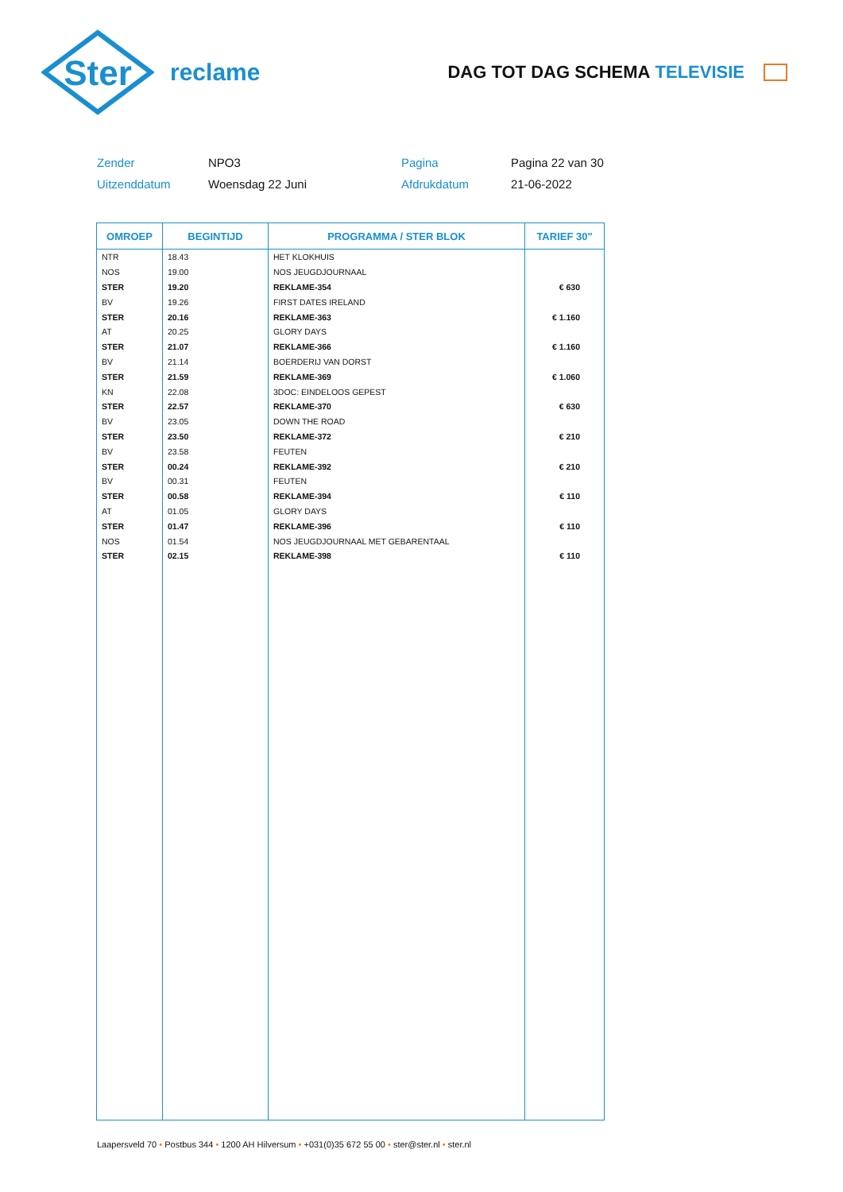Ster
reclame
DAG TOT DAG SCHEMA TELEVISIE
Zender
NPO3
Pagina
Pagina 22 van 30
Uitzenddatum
Woensdag 22 Juni
Afdrukdatum
21-06-2022
| OMROEP | BEGINTIJD | PROGRAMMA / STER BLOK | TARIEF 30" |
| --- | --- | --- | --- |
| NTR | 18.43 | HET KLOKHUIS | |
| NOS | 19.00 | NOS JEUGDJOURNAAL | |
| STER | 19.20 | REKLAME-354 | € 630 |
| BV | 19.26 | FIRST DATES IRELAND | |
| STER | 20.16 | REKLAME-363 | € 1.160 |
| AT | 20.25 | GLORY DAYS | |
| STER | 21.07 | REKLAME-366 | € 1.160 |
| BV | 21.14 | BOERDERIJ VAN DORST | |
| STER | 21.59 | REKLAME-369 | € 1.060 |
| KN | 22.08 | 3DOC: EINDELOOS GEPEST | |
| STER | 22.57 | REKLAME-370 | € 630 |
| BV | 23.05 | DOWN THE ROAD | |
| STER | 23.50 | REKLAME-372 | € 210 |
| BV | 23.58 | FEUTEN | |
| STER | 00.24 | REKLAME-392 | € 210 |
| BV | 00.31 | FEUTEN | |
| STER | 00.58 | REKLAME-394 | € 110 |
| AT | 01.05 | GLORY DAYS | |
| STER | 01.47 | REKLAME-396 | € 110 |
| NOS | 01.54 | NOS JEUGDJOURNAAL MET GEBARENTAAL | |
| STER | 02.15 | REKLAME-398 | € 110 |
Laapersveld 70 • Postbus 344 • 1200 AH Hilversum • +031(0)35 672 55 00 • ster@ster.nl • ster.nl